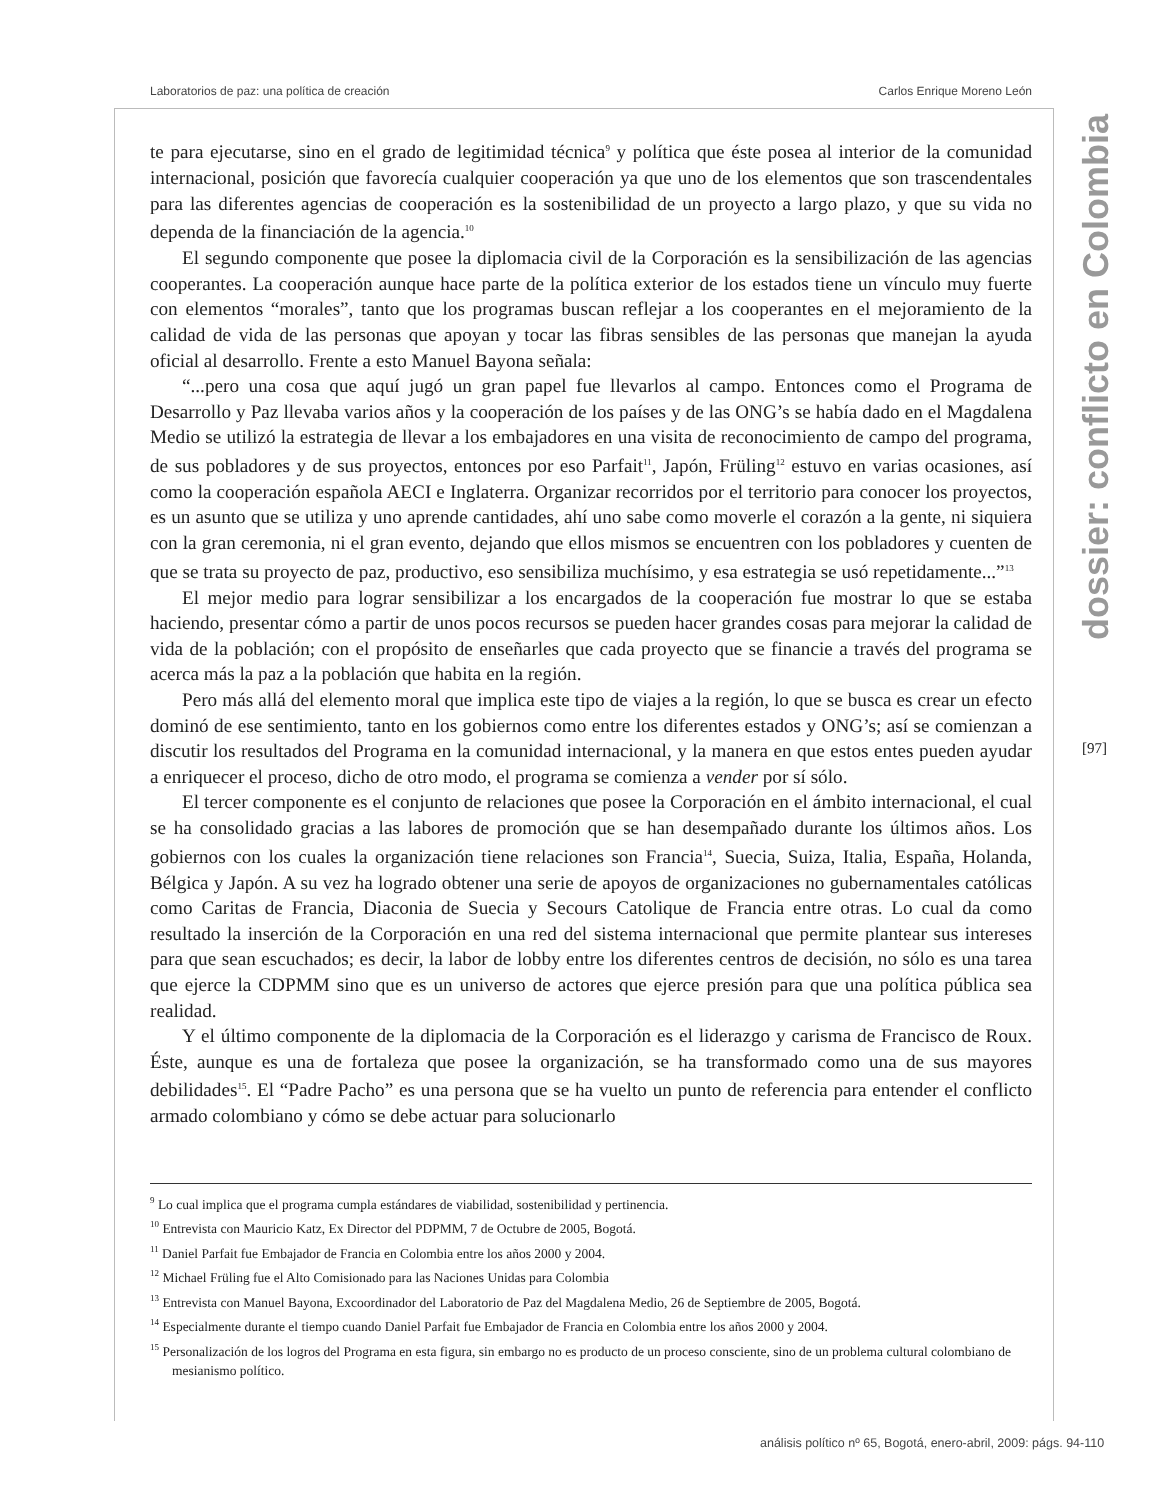Laboratorios de paz: una política de creación Carlos Enrique Moreno León
te para ejecutarse, sino en el grado de legitimidad técnica<sup>9</sup> y política que éste posea al interior de la comunidad internacional, posición que favorecía cualquier cooperación ya que uno de los elementos que son trascendentales para las diferentes agencias de cooperación es la sostenibilidad de un proyecto a largo plazo, y que su vida no dependa de la financiación de la agencia.<sup>10</sup>
El segundo componente que posee la diplomacia civil de la Corporación es la sensibilización de las agencias cooperantes. La cooperación aunque hace parte de la política exterior de los estados tiene un vínculo muy fuerte con elementos “morales”, tanto que los programas buscan reflejar a los cooperantes en el mejoramiento de la calidad de vida de las personas que apoyan y tocar las fibras sensibles de las personas que manejan la ayuda oficial al desarrollo. Frente a esto Manuel Bayona señala:
“...pero una cosa que aquí jugó un gran papel fue llevarlos al campo. Entonces como el Programa de Desarrollo y Paz llevaba varios años y la cooperación de los países y de las ONG’s se había dado en el Magdalena Medio se utilizó la estrategia de llevar a los embajadores en una visita de reconocimiento de campo del programa, de sus pobladores y de sus proyectos, entonces por eso Parfait<sup>11</sup>, Japón, Früling<sup>12</sup> estuvo en varias ocasiones, así como la cooperación española AECI e Inglaterra. Organizar recorridos por el territorio para conocer los proyectos, es un asunto que se utiliza y uno aprende cantidades, ahí uno sabe como moverle el corazón a la gente, ni siquiera con la gran ceremonia, ni el gran evento, dejando que ellos mismos se encuentren con los pobladores y cuenten de que se trata su proyecto de paz, productivo, eso sensibiliza muchísimo, y esa estrategia se usó repetidamente...”<sup>13</sup>
El mejor medio para lograr sensibilizar a los encargados de la cooperación fue mostrar lo que se estaba haciendo, presentar cómo a partir de unos pocos recursos se pueden hacer grandes cosas para mejorar la calidad de vida de la población; con el propósito de enseñarles que cada proyecto que se financie a través del programa se acerca más la paz a la población que habita en la región.
Pero más allá del elemento moral que implica este tipo de viajes a la región, lo que se busca es crear un efecto dominó de ese sentimiento, tanto en los gobiernos como entre los diferentes estados y ONG’s; así se comienzan a discutir los resultados del Programa en la comunidad internacional, y la manera en que estos entes pueden ayudar a enriquecer el proceso, dicho de otro modo, el programa se comienza a vender por sí sólo.
El tercer componente es el conjunto de relaciones que posee la Corporación en el ámbito internacional, el cual se ha consolidado gracias a las labores de promoción que se han desempañado durante los últimos años. Los gobiernos con los cuales la organización tiene relaciones son Francia<sup>14</sup>, Suecia, Suiza, Italia, España, Holanda, Bélgica y Japón. A su vez ha logrado obtener una serie de apoyos de organizaciones no gubernamentales católicas como Caritas de Francia, Diaconia de Suecia y Secours Catolique de Francia entre otras. Lo cual da como resultado la inserción de la Corporación en una red del sistema internacional que permite plantear sus intereses para que sean escuchados; es decir, la labor de lobby entre los diferentes centros de decisión, no sólo es una tarea que ejerce la CDPMM sino que es un universo de actores que ejerce presión para que una política pública sea realidad.
Y el último componente de la diplomacia de la Corporación es el liderazgo y carisma de Francisco de Roux. Éste, aunque es una de fortaleza que posee la organización, se ha transformado como una de sus mayores debilidades<sup>15</sup>. El “Padre Pacho” es una persona que se ha vuelto un punto de referencia para entender el conflicto armado colombiano y cómo se debe actuar para solucionarlo
<sup>9</sup> Lo cual implica que el programa cumpla estándares de viabilidad, sostenibilidad y pertinencia.
<sup>10</sup> Entrevista con Mauricio Katz, Ex Director del PDPMM, 7 de Octubre de 2005, Bogotá.
<sup>11</sup> Daniel Parfait fue Embajador de Francia en Colombia entre los años 2000 y 2004.
<sup>12</sup> Michael Früling fue el Alto Comisionado para las Naciones Unidas para Colombia
<sup>13</sup> Entrevista con Manuel Bayona, Excoordinador del Laboratorio de Paz del Magdalena Medio, 26 de Septiembre de 2005, Bogotá.
<sup>14</sup> Especialmente durante el tiempo cuando Daniel Parfait fue Embajador de Francia en Colombia entre los años 2000 y 2004.
<sup>15</sup> Personalización de los logros del Programa en esta figura, sin embargo no es producto de un proceso consciente, sino de un problema cultural colombiano de mesianismo político.
dossier: conflicto en Colombia
[97]
análisis político nº 65, Bogotá, enero-abril, 2009: págs. 94-110